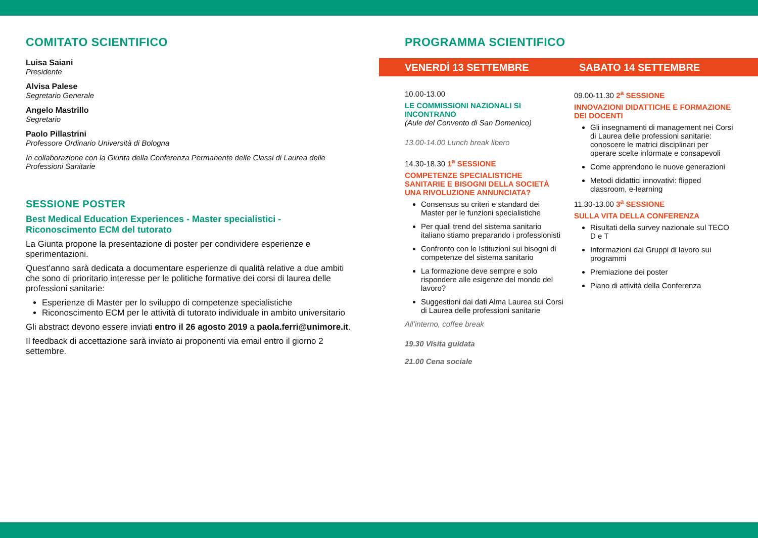COMITATO SCIENTIFICO
Luisa Saiani
Presidente
Alvisa Palese
Segretario Generale
Angelo Mastrillo
Segretario
Paolo Pillastrini
Professore Ordinario Università di Bologna
In collaborazione con la Giunta della Conferenza Permanente delle Classi di Laurea delle Professioni Sanitarie
SESSIONE POSTER
Best Medical Education Experiences - Master specialistici - Riconoscimento ECM del tutorato
La Giunta propone la presentazione di poster per condividere esperienze e sperimentazioni.
Quest’anno sarà dedicata a documentare esperienze di qualità relative a due ambiti che sono di prioritario interesse per le politiche formative dei corsi di laurea delle professioni sanitarie:
Esperienze di Master per lo sviluppo di competenze specialistiche
Riconoscimento ECM per le attività di tutorato individuale in ambito universitario
Gli abstract devono essere inviati entro il 26 agosto 2019 a paola.ferri@unimore.it.
Il feedback di accettazione sarà inviato ai proponenti via email entro il giorno 2 settembre.
PROGRAMMA SCIENTIFICO
VENERDÌ 13 SETTEMBRE SABATO 14 SETTEMBRE
10.00-13.00
LE COMMISSIONI NAZIONALI SI INCONTRANO
(Aule del Convento di San Domenico)
13.00-14.00 Lunch break libero
14.30-18.30 1<sup>a</sup> SESSIONE
COMPETENZE SPECIALISTICHE SANITARIE E BISOGNI DELLA SOCIETÀ UNA RIVOLUZIONE ANNUNCIATA?
Consensus su criteri e standard dei Master per le funzioni specialistiche
Per quali trend del sistema sanitario italiano stiamo preparando i professionisti
Confronto con le Istituzioni sui bisogni di competenze del sistema sanitario
La formazione deve sempre e solo rispondere alle esigenze del mondo del lavoro?
Suggestioni dai dati Alma Laurea sui Corsi di Laurea delle professioni sanitarie
All’interno, coffee break
19.30 Visita guidata
21.00 Cena sociale
09.00-11.30 2<sup>a</sup> SESSIONE
INNOVAZIONI DIDATTICHE E FORMAZIONE DEI DOCENTI
Gli insegnamenti di management nei Corsi di Laurea delle professioni sanitarie: conoscere le matrici disciplinari per operare scelte informate e consapevoli
Come apprendono le nuove generazioni
Metodi didattici innovativi: flipped classroom, e-learning
11.30-13.00 3<sup>a</sup> SESSIONE
SULLA VITA DELLA CONFERENZA
Risultati della survey nazionale sul TECO D e T
Informazioni dai Gruppi di lavoro sui programmi
Premiazione dei poster
Piano di attività della Conferenza